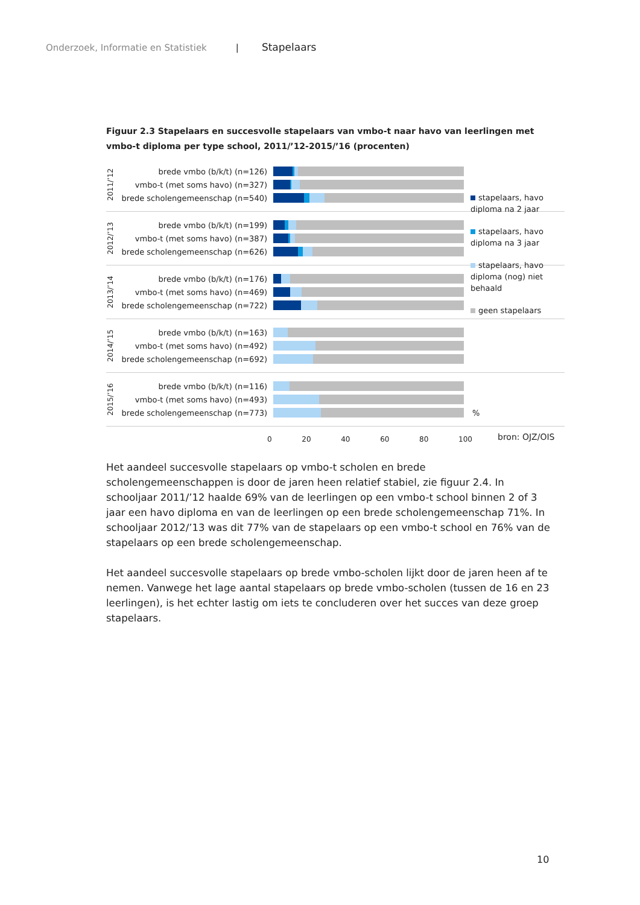Onderzoek, Informatie en Statistiek | Stapelaars
Figuur 2.3 Stapelaars en succesvolle stapelaars van vmbo-t naar havo van leerlingen met vmbo-t diploma per type school, 2011/’12-2015/’16 (procenten)
2011/’12
brede vmbo (b/k/t) (n=126)
vmbo-t (met soms havo) (n=327)
brede scholengemeenschap (n=540)
2012/’13
brede vmbo (b/k/t) (n=199)
vmbo-t (met soms havo) (n=387)
brede scholengemeenschap (n=626)
2013/’14
brede vmbo (b/k/t) (n=176)
vmbo-t (met soms havo) (n=469)
brede scholengemeenschap (n=722)
2014/’15
brede vmbo (b/k/t) (n=163)
vmbo-t (met soms havo) (n=492)
brede scholengemeenschap (n=692)
2015/’16
brede vmbo (b/k/t) (n=116)
vmbo-t (met soms havo) (n=493)
brede scholengemeenschap (n=773)
%
0 20 40 60 80 100
stapelaars, havo diploma na 2 jaar
stapelaars, havo diploma na 3 jaar
stapelaars, havo diploma (nog) niet behaald
geen stapelaars
bron: OJZ/OIS
Het aandeel succesvolle stapelaars op vmbo-t scholen en brede scholengemeenschappen is door de jaren heen relatief stabiel, zie figuur 2.4. In schooljaar 2011/’12 haalde 69% van de leerlingen op een vmbo-t school binnen 2 of 3 jaar een havo diploma en van de leerlingen op een brede scholengemeenschap 71%. In schooljaar 2012/’13 was dit 77% van de stapelaars op een vmbo-t school en 76% van de stapelaars op een brede scholengemeenschap.
Het aandeel succesvolle stapelaars op brede vmbo-scholen lijkt door de jaren heen af te nemen. Vanwege het lage aantal stapelaars op brede vmbo-scholen (tussen de 16 en 23 leerlingen), is het echter lastig om iets te concluderen over het succes van deze groep stapelaars.
10